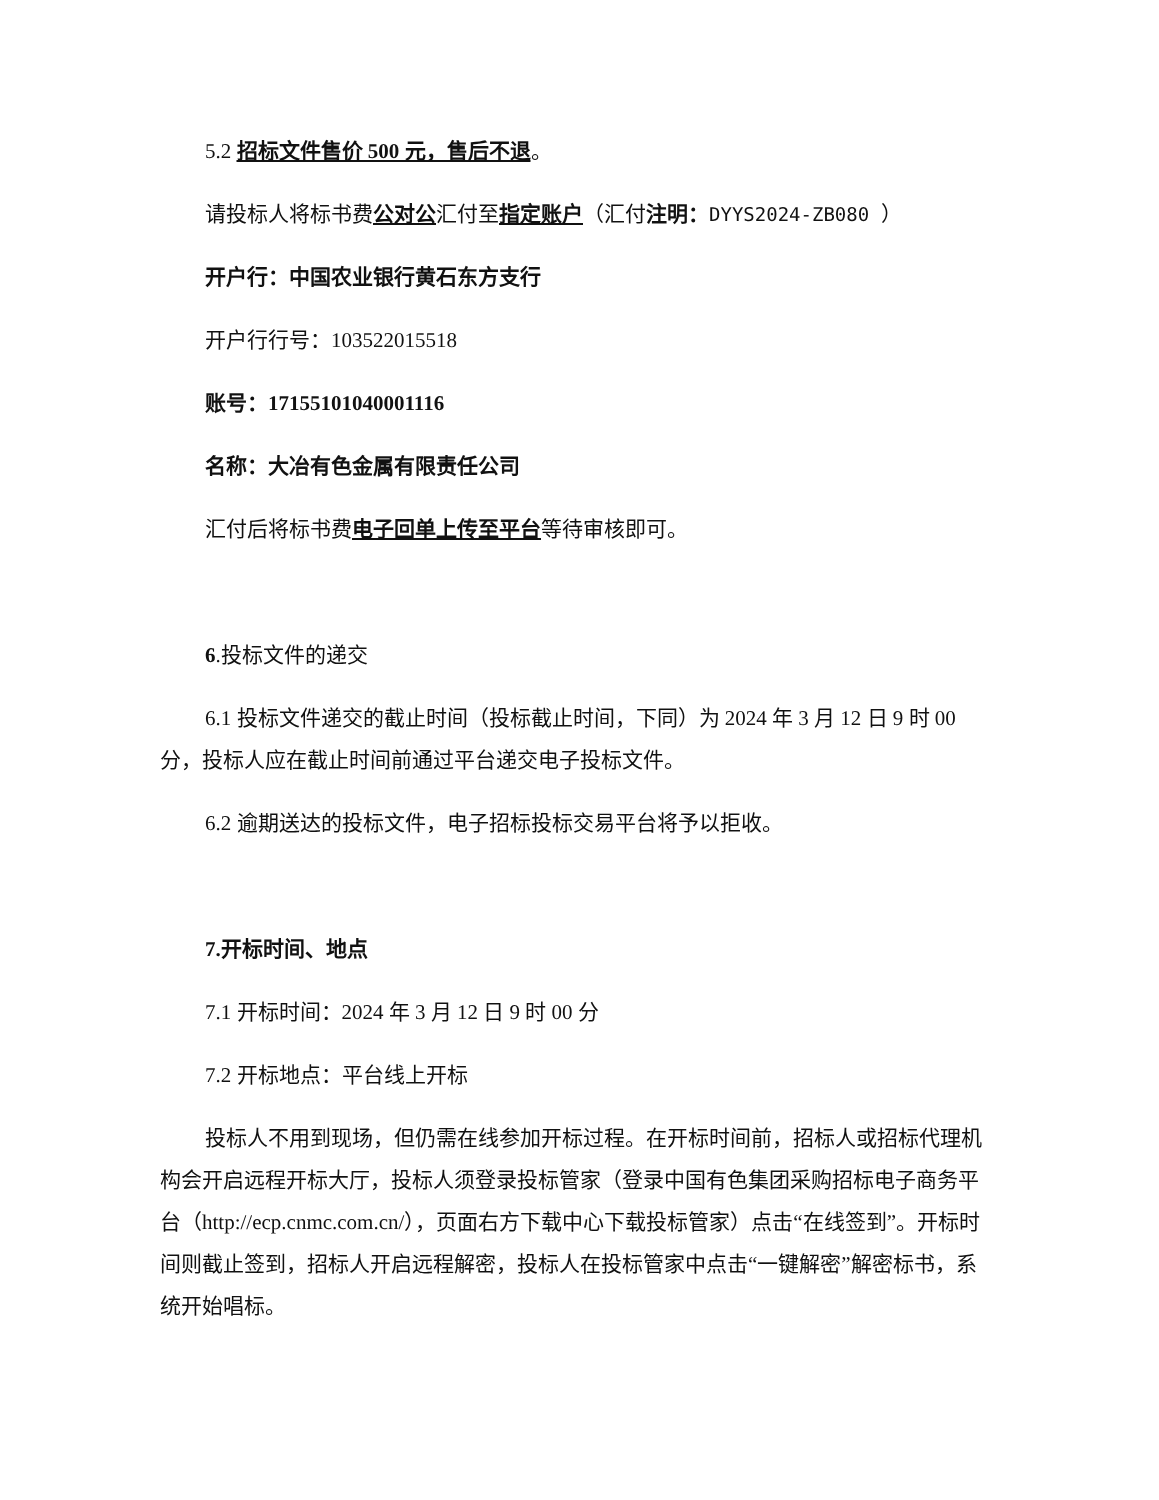5.2 招标文件售价 500 元，售后不退。
请投标人将标书费公对公汇付至指定账户（汇付注明：DYYS2024-ZB080 ）
开户行：中国农业银行黄石东方支行
开户行行号：103522015518
账号：17155101040001116
名称：大冶有色金属有限责任公司
汇付后将标书费电子回单上传至平台等待审核即可。
6.投标文件的递交
6.1 投标文件递交的截止时间（投标截止时间，下同）为 2024 年 3 月 12 日 9 时 00 分，投标人应在截止时间前通过平台递交电子投标文件。
6.2 逾期送达的投标文件，电子招标投标交易平台将予以拒收。
7.开标时间、地点
7.1 开标时间：2024 年 3 月 12 日 9 时 00 分
7.2 开标地点：平台线上开标
投标人不用到现场，但仍需在线参加开标过程。在开标时间前，招标人或招标代理机构会开启远程开标大厅，投标人须登录投标管家（登录中国有色集团采购招标电子商务平台（http://ecp.cnmc.com.cn/），页面右方下载中心下载投标管家）点击“在线签到”。开标时间则截止签到，招标人开启远程解密，投标人在投标管家中点击“一键解密”解密标书，系统开始唱标。